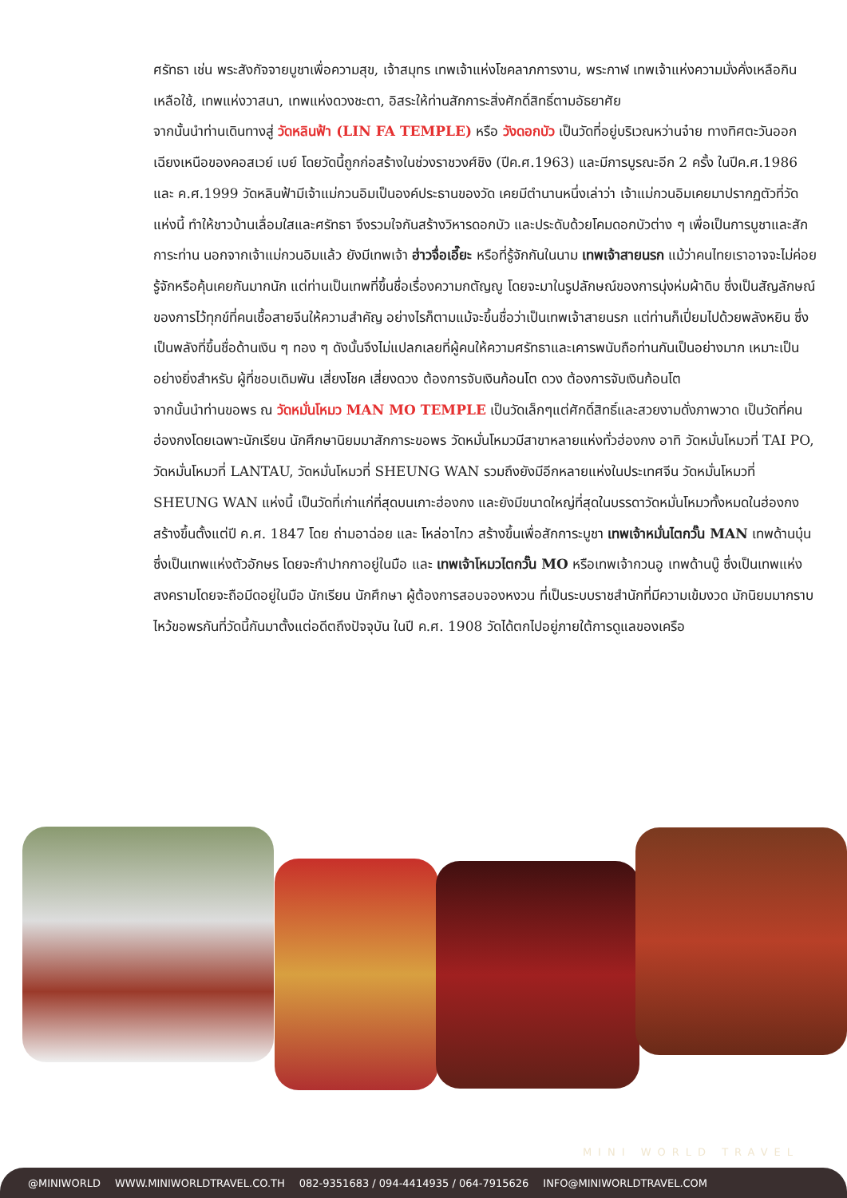ศรัทธา เช่น พระสังกัจจายบูชาเพื่อความสุข, เจ้าสมุทร เทพเจ้าแห่งโชคลาภการงาน, พระกาฬ เทพเจ้าแห่งความมั่งคั่งเหลือกินเหลือใช้, เทพแห่งวาสนา, เทพแห่งดวงชะตา, อิสระให้ท่านสักการะสิ่งศักดิ์สิทธิ์ตามอัธยาศัย
จากนั้นนำท่านเดินทางสู่ วัดหลินฟ้า (LIN FA TEMPLE) หรือ วังดอกบัว เป็นวัดที่อยู่บริเวณหว่านจ๋าย ทางทิศตะวันออกเฉียงเหนือของคอสเวย์ เบย์ โดยวัดนี้ถูกก่อสร้างในช่วงราชวงศ์ชิง (ปีค.ศ.1963) และมีการบูรณะอีก 2 ครั้ง ในปีค.ศ.1986 และ ค.ศ.1999 วัดหลินฟ้ามีเจ้าแม่กวนอิมเป็นองค์ประธานของวัด เคยมีตำนานหนึ่งเล่าว่า เจ้าแม่กวนอิมเคยมาปรากฏตัวที่วัดแห่งนี้ ทำให้ชาวบ้านเลื่อมใสและศรัทธา จึงรวมใจกันสร้างวิหารดอกบัว และประดับด้วยโคมดอกบัวต่าง ๆ เพื่อเป็นการบูชาและสักการะท่าน นอกจากเจ้าแม่กวนอิมแล้ว ยังมีเทพเจ้า ฮ่าวจื่อเอี๊ยะ หรือที่รู้จักกันในนาม เทพเจ้าสายนรก แม้ว่าคนไทยเราอาจจะไม่ค่อยรู้จักหรือคุ้นเคยกันมากนัก แต่ท่านเป็นเทพที่ขึ้นชื่อเรื่องความกตัญญู โดยจะมาในรูปลักษณ์ของการนุ่งห่มผ้าดิบ ซึ่งเป็นสัญลักษณ์ของการไว้ทุกข์ที่คนเชื้อสายจีนให้ความสำคัญ อย่างไรก็ตามแม้จะขึ้นชื่อว่าเป็นเทพเจ้าสายนรก แต่ท่านก็เปี่ยมไปด้วยพลังหยิน ซึ่งเป็นพลังที่ขึ้นชื่อด้านเงิน ๆ ทอง ๆ ดังนั้นจึงไม่แปลกเลยที่ผู้คนให้ความศรัทธาและเคารพนับถือท่านกันเป็นอย่างมาก เหมาะเป็นอย่างยิ่งสำหรับ ผู้ที่ชอบเดิมพัน เสี่ยงโชค เสี่ยงดวง ต้องการจับเงินก้อนโต ดวง ต้องการจับเงินก้อนโต
จากนั้นนำท่านขอพร ณ วัดหมั่นโหมว MAN MO TEMPLE เป็นวัดเล็กๆแต่ศักดิ์สิทธิ์และสวยงามดั่งภาพวาด เป็นวัดที่คนฮ่องกงโดยเฉพาะนักเรียน นักศึกษานิยมมาสักการะขอพร วัดหมั่นโหมวมีสาขาหลายแห่งทั่วฮ่องกง อาทิ วัดหมั่นโหมวที่ TAI PO, วัดหมั่นโหมวที่ LANTAU, วัดหมั่นโหมวที่ SHEUNG WAN รวมถึงยังมีอีกหลายแห่งในประเทศจีน วัดหมั่นโหมวที่ SHEUNG WAN แห่งนี้ เป็นวัดที่เก่าแก่ที่สุดบนเกาะฮ่องกง และยังมีขนาดใหญ่ที่สุดในบรรดาวัดหมั่นโหมวทั้งหมดในฮ่องกง สร้างขึ้นตั้งแต่ปี ค.ศ. 1847 โดย ถ่ามอาฉ่อย และ โหล่อาไกว สร้างขึ้นเพื่อสักการะบูชา เทพเจ้าหมั่นไตกวั๊น MAN เทพด้านบุ๋น ซึ่งเป็นเทพแห่งตัวอักษร โดยจะกำปากกาอยู่ในมือ และ เทพเจ้าโหมวไตกวั๊น MO หรือเทพเจ้ากวนอู เทพด้านบู๊ ซึ่งเป็นเทพแห่งสงครามโดยจะถือมีดอยู่ในมือ นักเรียน นักศึกษา ผู้ต้องการสอบจองหงวน ที่เป็นระบบราชสำนักที่มีความเข้มงวด มักนิยมมากราบไหว้ขอพรกันที่วัดนี้กันมาตั้งแต่อดีตถึงปัจจุบัน ในปี ค.ศ. 1908 วัดได้ตกไปอยู่ภายใต้การดูแลของเครือ
MINI WORLD TRAVEL
@MINIWORLD WWW.MINIWORLDTRAVEL.CO.TH 082-9351683 / 094-4414935 / 064-7915626 INFO@MINIWORLDTRAVEL.COM